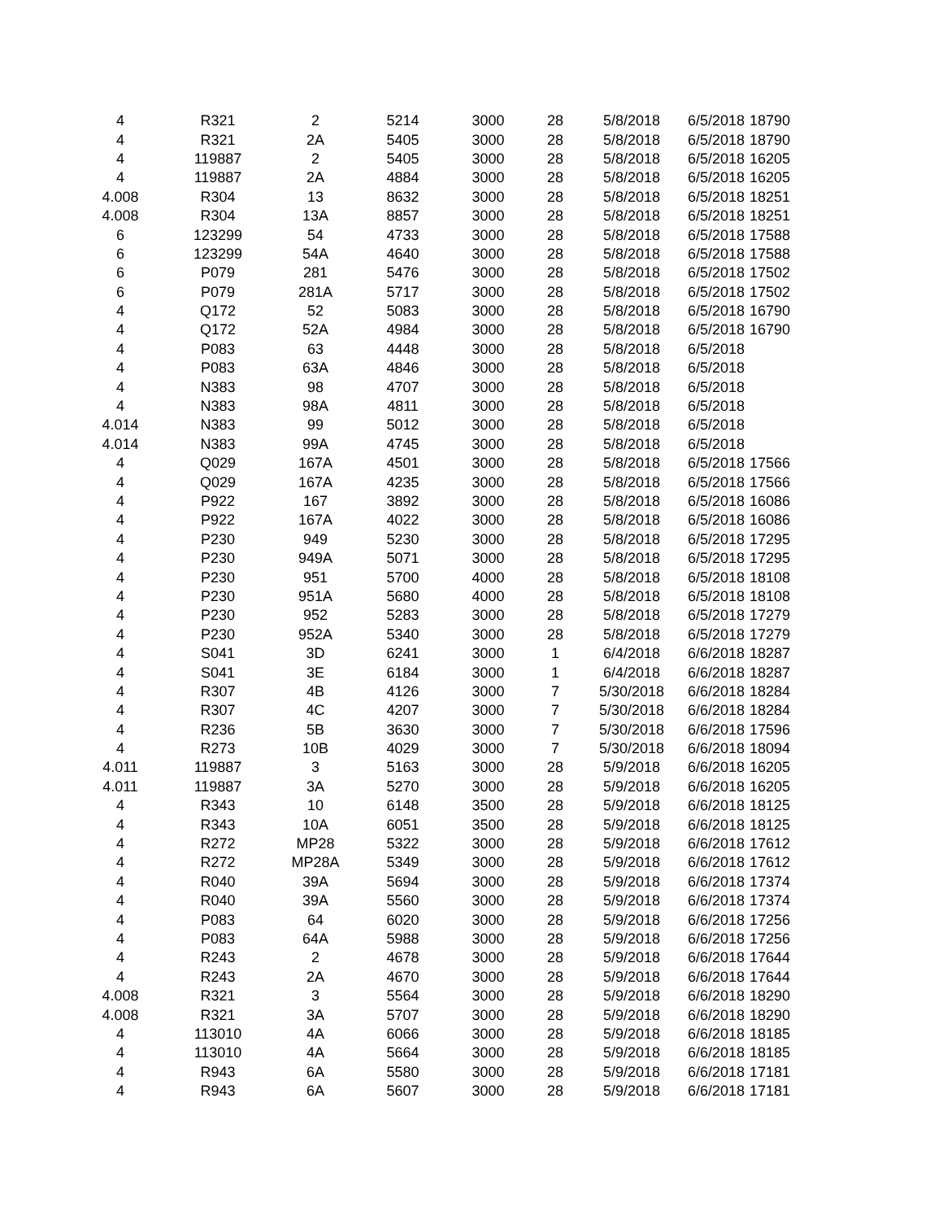| 4 | R321 | 2 | 5214 | 3000 | 28 | 5/8/2018 | 6/5/2018 | 18790 |
| 4 | R321 | 2A | 5405 | 3000 | 28 | 5/8/2018 | 6/5/2018 | 18790 |
| 4 | 119887 | 2 | 5405 | 3000 | 28 | 5/8/2018 | 6/5/2018 | 16205 |
| 4 | 119887 | 2A | 4884 | 3000 | 28 | 5/8/2018 | 6/5/2018 | 16205 |
| 4.008 | R304 | 13 | 8632 | 3000 | 28 | 5/8/2018 | 6/5/2018 | 18251 |
| 4.008 | R304 | 13A | 8857 | 3000 | 28 | 5/8/2018 | 6/5/2018 | 18251 |
| 6 | 123299 | 54 | 4733 | 3000 | 28 | 5/8/2018 | 6/5/2018 | 17588 |
| 6 | 123299 | 54A | 4640 | 3000 | 28 | 5/8/2018 | 6/5/2018 | 17588 |
| 6 | P079 | 281 | 5476 | 3000 | 28 | 5/8/2018 | 6/5/2018 | 17502 |
| 6 | P079 | 281A | 5717 | 3000 | 28 | 5/8/2018 | 6/5/2018 | 17502 |
| 4 | Q172 | 52 | 5083 | 3000 | 28 | 5/8/2018 | 6/5/2018 | 16790 |
| 4 | Q172 | 52A | 4984 | 3000 | 28 | 5/8/2018 | 6/5/2018 | 16790 |
| 4 | P083 | 63 | 4448 | 3000 | 28 | 5/8/2018 | 6/5/2018 | |
| 4 | P083 | 63A | 4846 | 3000 | 28 | 5/8/2018 | 6/5/2018 | |
| 4 | N383 | 98 | 4707 | 3000 | 28 | 5/8/2018 | 6/5/2018 | |
| 4 | N383 | 98A | 4811 | 3000 | 28 | 5/8/2018 | 6/5/2018 | |
| 4.014 | N383 | 99 | 5012 | 3000 | 28 | 5/8/2018 | 6/5/2018 | |
| 4.014 | N383 | 99A | 4745 | 3000 | 28 | 5/8/2018 | 6/5/2018 | |
| 4 | Q029 | 167A | 4501 | 3000 | 28 | 5/8/2018 | 6/5/2018 | 17566 |
| 4 | Q029 | 167A | 4235 | 3000 | 28 | 5/8/2018 | 6/5/2018 | 17566 |
| 4 | P922 | 167 | 3892 | 3000 | 28 | 5/8/2018 | 6/5/2018 | 16086 |
| 4 | P922 | 167A | 4022 | 3000 | 28 | 5/8/2018 | 6/5/2018 | 16086 |
| 4 | P230 | 949 | 5230 | 3000 | 28 | 5/8/2018 | 6/5/2018 | 17295 |
| 4 | P230 | 949A | 5071 | 3000 | 28 | 5/8/2018 | 6/5/2018 | 17295 |
| 4 | P230 | 951 | 5700 | 4000 | 28 | 5/8/2018 | 6/5/2018 | 18108 |
| 4 | P230 | 951A | 5680 | 4000 | 28 | 5/8/2018 | 6/5/2018 | 18108 |
| 4 | P230 | 952 | 5283 | 3000 | 28 | 5/8/2018 | 6/5/2018 | 17279 |
| 4 | P230 | 952A | 5340 | 3000 | 28 | 5/8/2018 | 6/5/2018 | 17279 |
| 4 | S041 | 3D | 6241 | 3000 | 1 | 6/4/2018 | 6/6/2018 | 18287 |
| 4 | S041 | 3E | 6184 | 3000 | 1 | 6/4/2018 | 6/6/2018 | 18287 |
| 4 | R307 | 4B | 4126 | 3000 | 7 | 5/30/2018 | 6/6/2018 | 18284 |
| 4 | R307 | 4C | 4207 | 3000 | 7 | 5/30/2018 | 6/6/2018 | 18284 |
| 4 | R236 | 5B | 3630 | 3000 | 7 | 5/30/2018 | 6/6/2018 | 17596 |
| 4 | R273 | 10B | 4029 | 3000 | 7 | 5/30/2018 | 6/6/2018 | 18094 |
| 4.011 | 119887 | 3 | 5163 | 3000 | 28 | 5/9/2018 | 6/6/2018 | 16205 |
| 4.011 | 119887 | 3A | 5270 | 3000 | 28 | 5/9/2018 | 6/6/2018 | 16205 |
| 4 | R343 | 10 | 6148 | 3500 | 28 | 5/9/2018 | 6/6/2018 | 18125 |
| 4 | R343 | 10A | 6051 | 3500 | 28 | 5/9/2018 | 6/6/2018 | 18125 |
| 4 | R272 | MP28 | 5322 | 3000 | 28 | 5/9/2018 | 6/6/2018 | 17612 |
| 4 | R272 | MP28A | 5349 | 3000 | 28 | 5/9/2018 | 6/6/2018 | 17612 |
| 4 | R040 | 39A | 5694 | 3000 | 28 | 5/9/2018 | 6/6/2018 | 17374 |
| 4 | R040 | 39A | 5560 | 3000 | 28 | 5/9/2018 | 6/6/2018 | 17374 |
| 4 | P083 | 64 | 6020 | 3000 | 28 | 5/9/2018 | 6/6/2018 | 17256 |
| 4 | P083 | 64A | 5988 | 3000 | 28 | 5/9/2018 | 6/6/2018 | 17256 |
| 4 | R243 | 2 | 4678 | 3000 | 28 | 5/9/2018 | 6/6/2018 | 17644 |
| 4 | R243 | 2A | 4670 | 3000 | 28 | 5/9/2018 | 6/6/2018 | 17644 |
| 4.008 | R321 | 3 | 5564 | 3000 | 28 | 5/9/2018 | 6/6/2018 | 18290 |
| 4.008 | R321 | 3A | 5707 | 3000 | 28 | 5/9/2018 | 6/6/2018 | 18290 |
| 4 | 113010 | 4A | 6066 | 3000 | 28 | 5/9/2018 | 6/6/2018 | 18185 |
| 4 | 113010 | 4A | 5664 | 3000 | 28 | 5/9/2018 | 6/6/2018 | 18185 |
| 4 | R943 | 6A | 5580 | 3000 | 28 | 5/9/2018 | 6/6/2018 | 17181 |
| 4 | R943 | 6A | 5607 | 3000 | 28 | 5/9/2018 | 6/6/2018 | 17181 |